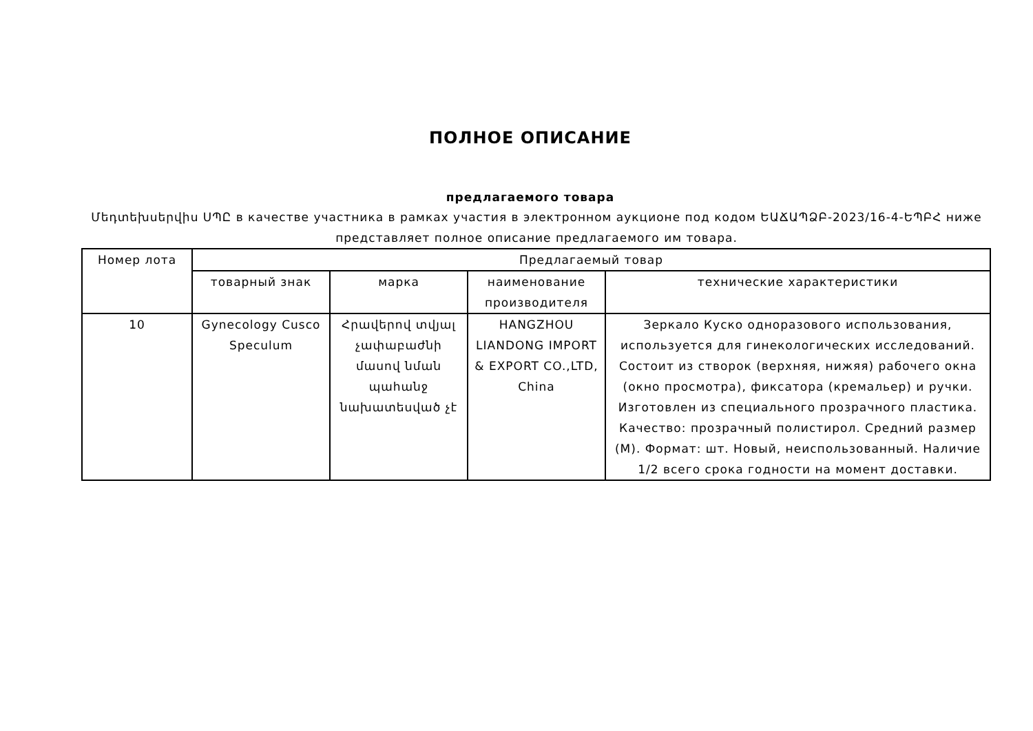ПОЛНОЕ ОПИСАНИЕ
предлагаемого товара
Մեդտեխսերվիս ՍՊԸ в качестве участника в рамках участия в электронном аукционе под кодом ԵԱՃԱՊՁԲ-2023/16-4-ԵՊԲՀ ниже представляет полное описание предлагаемого им товара.
| Номер лота | Предлагаемый товар | | | |
| --- | --- | --- | --- | --- |
| | товарный знак | марка | наименование производителя | технические характеристики |
| 10 | Gynecology Cusco Speculum | Հրավերով տվյալ չափաբաժնի մասով նման պահանջ նախատեսված չէ | HANGZHOU LIANDONG IMPORT & EXPORT CO.,LTD, China | Зеркало Куско одноразового использования, используется для гинекологических исследований. Состоит из створок (верхняя, нижяя) рабочего окна (окно просмотра), фиксатора (кремальер) и ручки. Изготовлен из специального прозрачного пластика. Качество: прозрачный полистирол. Средний размер (M). Формат: шт. Новый, неиспользованный. Наличие 1/2 всего срока годности на момент доставки. |